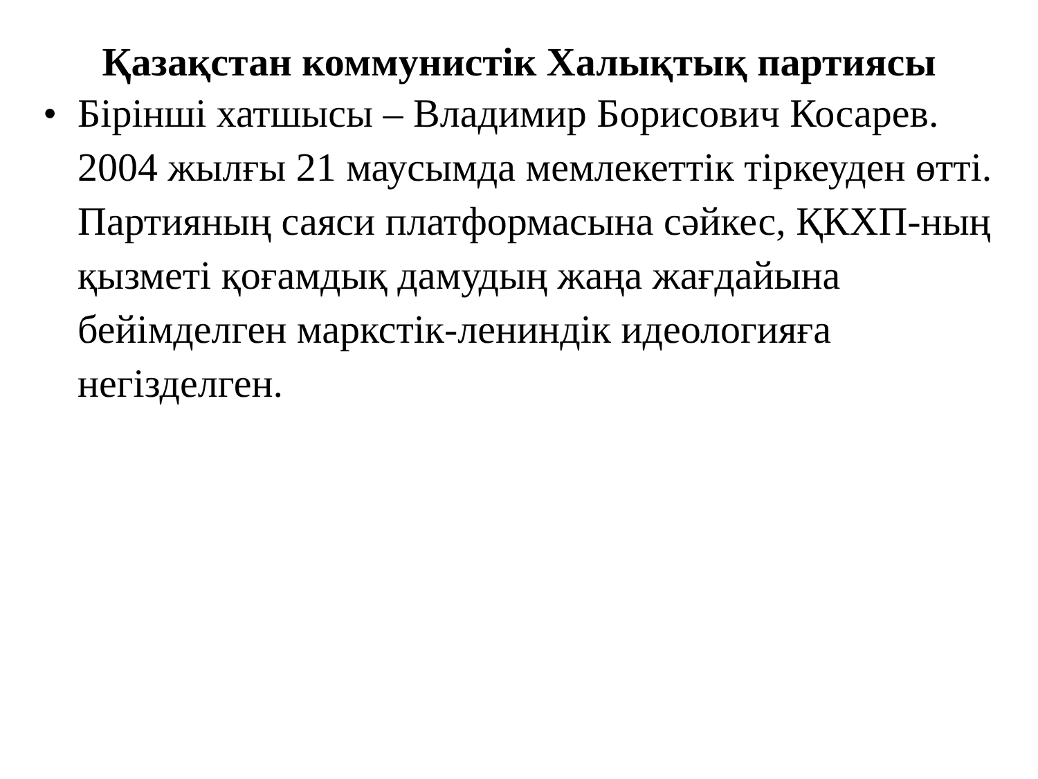Қазақстан коммунистік Халықтық партиясы
• Бірінші хатшысы – Владимир Борисович Косарев. 2004 жылғы 21 маусымда мемлекеттік тіркеуден өтті. Партияның саяси платформасына сәйкес, ҚКХП-ның қызметі қоғамдық дамудың жаңа жағдайына бейімделген маркстік-лениндік идеологияға негізделген.